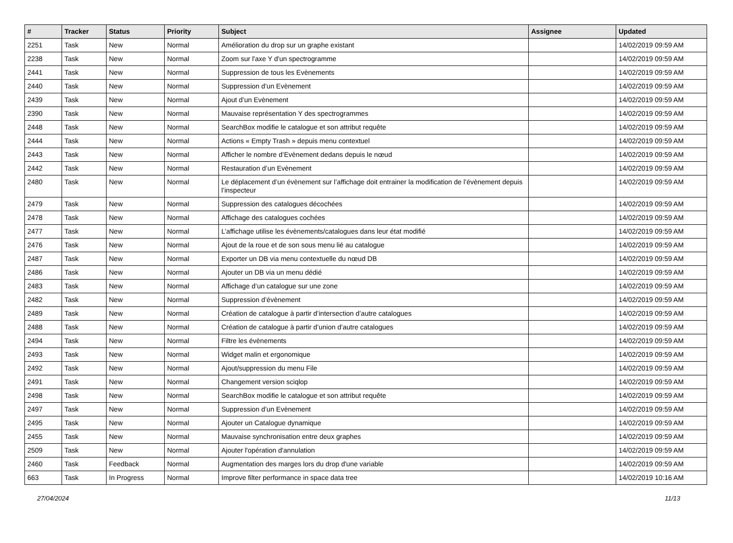| # | Tracker | Status | Priority | Subject | Assignee | Updated |
| --- | --- | --- | --- | --- | --- | --- |
| 2251 | Task | New | Normal | Amélioration du drop sur un graphe existant | | 14/02/2019 09:59 AM |
| 2238 | Task | New | Normal | Zoom sur l'axe Y d'un spectrogramme | | 14/02/2019 09:59 AM |
| 2441 | Task | New | Normal | Suppression de tous les Evènements | | 14/02/2019 09:59 AM |
| 2440 | Task | New | Normal | Suppression d’un Evènement | | 14/02/2019 09:59 AM |
| 2439 | Task | New | Normal | Ajout d’un Evènement | | 14/02/2019 09:59 AM |
| 2390 | Task | New | Normal | Mauvaise représentation Y des spectrogrammes | | 14/02/2019 09:59 AM |
| 2448 | Task | New | Normal | SearchBox modifie le catalogue et son attribut requête | | 14/02/2019 09:59 AM |
| 2444 | Task | New | Normal | Actions « Empty Trash » depuis menu contextuel | | 14/02/2019 09:59 AM |
| 2443 | Task | New | Normal | Afficher le nombre d’Evènement dedans depuis le nœud | | 14/02/2019 09:59 AM |
| 2442 | Task | New | Normal | Restauration d’un Evènement | | 14/02/2019 09:59 AM |
| 2480 | Task | New | Normal | Le déplacement d’un évènement sur l’affichage doit entrainer la modification de l’évènement depuis l’inspecteur | | 14/02/2019 09:59 AM |
| 2479 | Task | New | Normal | Suppression des catalogues décochées | | 14/02/2019 09:59 AM |
| 2478 | Task | New | Normal | Affichage des catalogues cochées | | 14/02/2019 09:59 AM |
| 2477 | Task | New | Normal | L’affichage utilise les évènements/catalogues dans leur état modifié | | 14/02/2019 09:59 AM |
| 2476 | Task | New | Normal | Ajout de la roue et de son sous menu lié au catalogue | | 14/02/2019 09:59 AM |
| 2487 | Task | New | Normal | Exporter un DB via menu contextuelle du nœud DB | | 14/02/2019 09:59 AM |
| 2486 | Task | New | Normal | Ajouter un DB via un menu dédié | | 14/02/2019 09:59 AM |
| 2483 | Task | New | Normal | Affichage d’un catalogue sur une zone | | 14/02/2019 09:59 AM |
| 2482 | Task | New | Normal | Suppression d’évènement | | 14/02/2019 09:59 AM |
| 2489 | Task | New | Normal | Création de catalogue à partir d’intersection d’autre catalogues | | 14/02/2019 09:59 AM |
| 2488 | Task | New | Normal | Création de catalogue à partir d’union d’autre catalogues | | 14/02/2019 09:59 AM |
| 2494 | Task | New | Normal | Filtre les évènements | | 14/02/2019 09:59 AM |
| 2493 | Task | New | Normal | Widget malin et ergonomique | | 14/02/2019 09:59 AM |
| 2492 | Task | New | Normal | Ajout/suppression du menu File | | 14/02/2019 09:59 AM |
| 2491 | Task | New | Normal | Changement version sciqlop | | 14/02/2019 09:59 AM |
| 2498 | Task | New | Normal | SearchBox modifie le catalogue et son attribut requête | | 14/02/2019 09:59 AM |
| 2497 | Task | New | Normal | Suppression d’un Evènement | | 14/02/2019 09:59 AM |
| 2495 | Task | New | Normal | Ajouter un Catalogue dynamique | | 14/02/2019 09:59 AM |
| 2455 | Task | New | Normal | Mauvaise synchronisation entre deux graphes | | 14/02/2019 09:59 AM |
| 2509 | Task | New | Normal | Ajouter l'opération d'annulation | | 14/02/2019 09:59 AM |
| 2460 | Task | Feedback | Normal | Augmentation des marges lors du drop d'une variable | | 14/02/2019 09:59 AM |
| 663 | Task | In Progress | Normal | Improve filter performance in space data tree | | 14/02/2019 10:16 AM |
27/04/2024 11/13